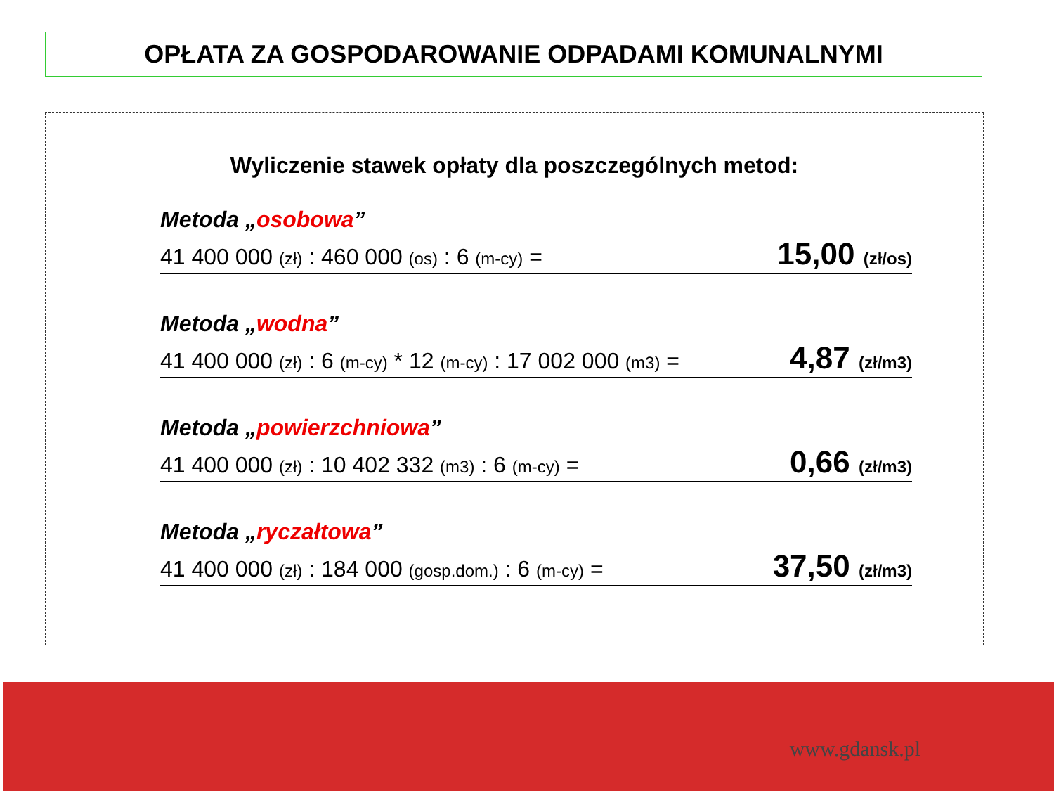OPŁATA ZA GOSPODAROWANIE ODPADAMI KOMUNALNYMI
Wyliczenie stawek opłaty dla poszczególnych metod:
Metoda „osobowa”
41 400 000 (zł) : 460 000 (os) : 6 (m-cy) = 15,00 (zł/os)
Metoda „wodna”
41 400 000 (zł) : 6 (m-cy) * 12 (m-cy) : 17 002 000 (m3) = 4,87 (zł/m3)
Metoda „powierzchniowa”
41 400 000 (zł) : 10 402 332 (m3) : 6 (m-cy) = 0,66 (zł/m3)
Metoda „ryczałtowa”
41 400 000 (zł) : 184 000 (gosp.dom.) : 6 (m-cy) = 37,50 (zł/m3)
www.gdansk.pl